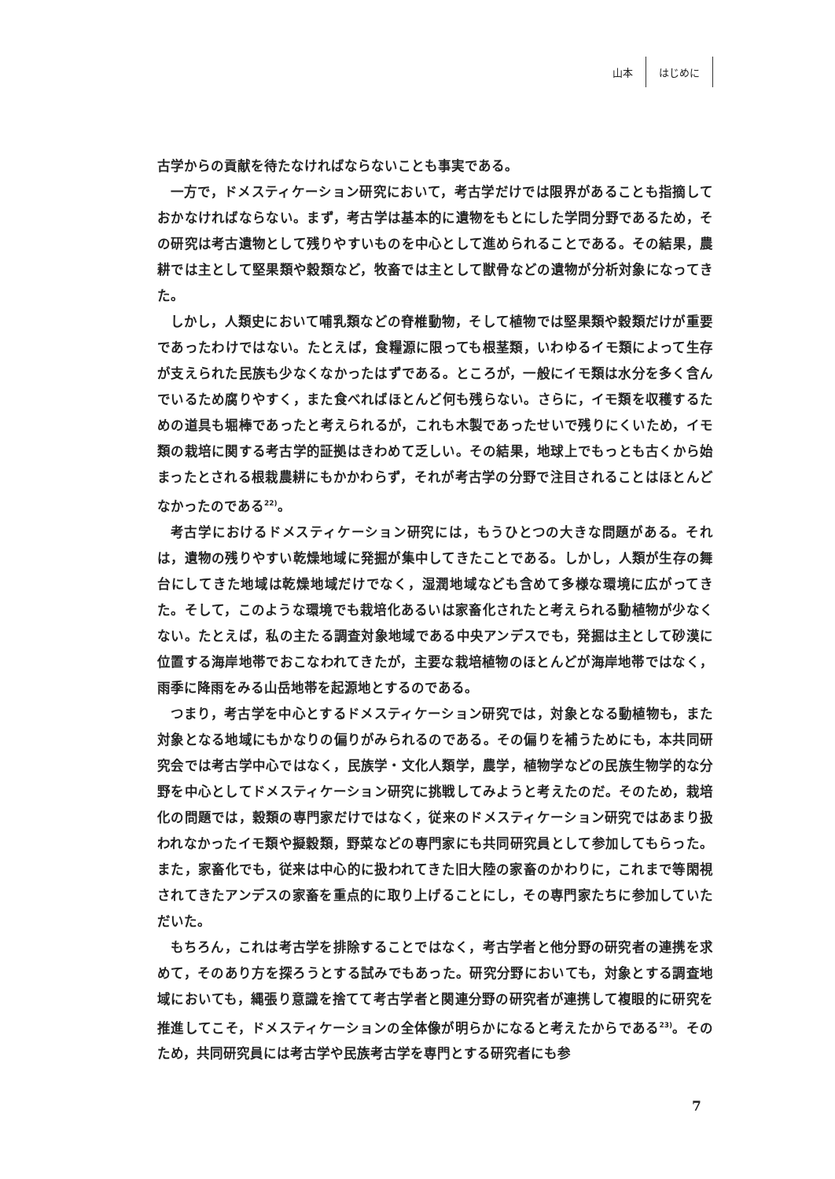山本 はじめに
古学からの貢献を待たなければならないことも事実である。
一方で，ドメスティケーション研究において，考古学だけでは限界があることも指摘しておかなければならない。まず，考古学は基本的に遺物をもとにした学問分野であるため，その研究は考古遺物として残りやすいものを中心として進められることである。その結果，農耕では主として堅果類や穀類など，牧畜では主として獣骨などの遺物が分析対象になってきた。
しかし，人類史において哺乳類などの脊椎動物，そして植物では堅果類や穀類だけが重要であったわけではない。たとえば，食糧源に限っても根茎類，いわゆるイモ類によって生存が支えられた民族も少なくなかったはずである。ところが，一般にイモ類は水分を多く含んでいるため腐りやすく，また食べればほとんど何も残らない。さらに，イモ類を収穫するための道具も堀棒であったと考えられるが，これも木製であったせいで残りにくいため，イモ類の栽培に関する考古学的証拠はきわめて乏しい。その結果，地球上でもっとも古くから始まったとされる根栽農耕にもかかわらず，それが考古学の分野で注目されることはほとんどなかったのである<sup>22)</sup>。
考古学におけるドメスティケーション研究には，もうひとつの大きな問題がある。それは，遺物の残りやすい乾燥地域に発掘が集中してきたことである。しかし，人類が生存の舞台にしてきた地域は乾燥地域だけでなく，湿潤地域なども含めて多様な環境に広がってきた。そして，このような環境でも栽培化あるいは家畜化されたと考えられる動植物が少なくない。たとえば，私の主たる調査対象地域である中央アンデスでも，発掘は主として砂漠に位置する海岸地帯でおこなわれてきたが，主要な栽培植物のほとんどが海岸地帯ではなく，雨季に降雨をみる山岳地帯を起源地とするのである。
つまり，考古学を中心とするドメスティケーション研究では，対象となる動植物も，また対象となる地域にもかなりの偏りがみられるのである。その偏りを補うためにも，本共同研究会では考古学中心ではなく，民族学・文化人類学，農学，植物学などの民族生物学的な分野を中心としてドメスティケーション研究に挑戦してみようと考えたのだ。そのため，栽培化の問題では，穀類の専門家だけではなく，従来のドメスティケーション研究ではあまり扱われなかったイモ類や擬穀類，野菜などの専門家にも共同研究員として参加してもらった。また，家畜化でも，従来は中心的に扱われてきた旧大陸の家畜のかわりに，これまで等閑視されてきたアンデスの家畜を重点的に取り上げることにし，その専門家たちに参加していただいた。
もちろん，これは考古学を排除することではなく，考古学者と他分野の研究者の連携を求めて，そのあり方を探ろうとする試みでもあった。研究分野においても，対象とする調査地域においても，縄張り意識を捨てて考古学者と関連分野の研究者が連携して複眼的に研究を推進してこそ，ドメスティケーションの全体像が明らかになると考えたからである<sup>23)</sup>。そのため，共同研究員には考古学や民族考古学を専門とする研究者にも参
7